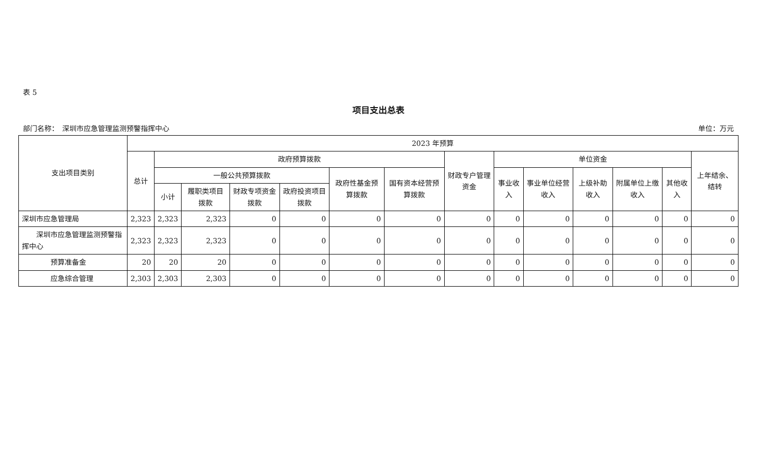表 5
项目支出总表
部门名称：　深圳市应急管理监测预警指挥中心 单位：万元
| 支出项目类别 | 2023 年预算 | | | | | | | | | | | | | |
| --- | --- | --- | --- | --- | --- | --- | --- | --- | --- | --- | --- | --- | --- | --- |
| | 总计 | 政府预算拨款 | | | | | | 财政专户管理资金 | 单位资金 | | | | | 上年结余、结转 |
| | | 一般公共预算拨款 | | | | 政府性基金预算拨款 | 国有资本经营预算拨款 | | 事业收入 | 事业单位经营收入 | 上级补助收入 | 附属单位上缴收入 | 其他收入 | |
| | | 小计 | 履职类项目拨款 | 财政专项资金拨款 | 政府投资项目拨款 | | | | | | | | | |
| 深圳市应急管理局 | 2,323 | 2,323 | 2,323 | 0 | 0 | 0 | 0 | 0 | 0 | 0 | 0 | 0 | 0 | 0 |
| 深圳市应急管理监测预警指挥中心 | 2,323 | 2,323 | 2,323 | 0 | 0 | 0 | 0 | 0 | 0 | 0 | 0 | 0 | 0 | 0 |
| 预算准备金 | 20 | 20 | 20 | 0 | 0 | 0 | 0 | 0 | 0 | 0 | 0 | 0 | 0 | 0 |
| 应急综合管理 | 2,303 | 2,303 | 2,303 | 0 | 0 | 0 | 0 | 0 | 0 | 0 | 0 | 0 | 0 | 0 |